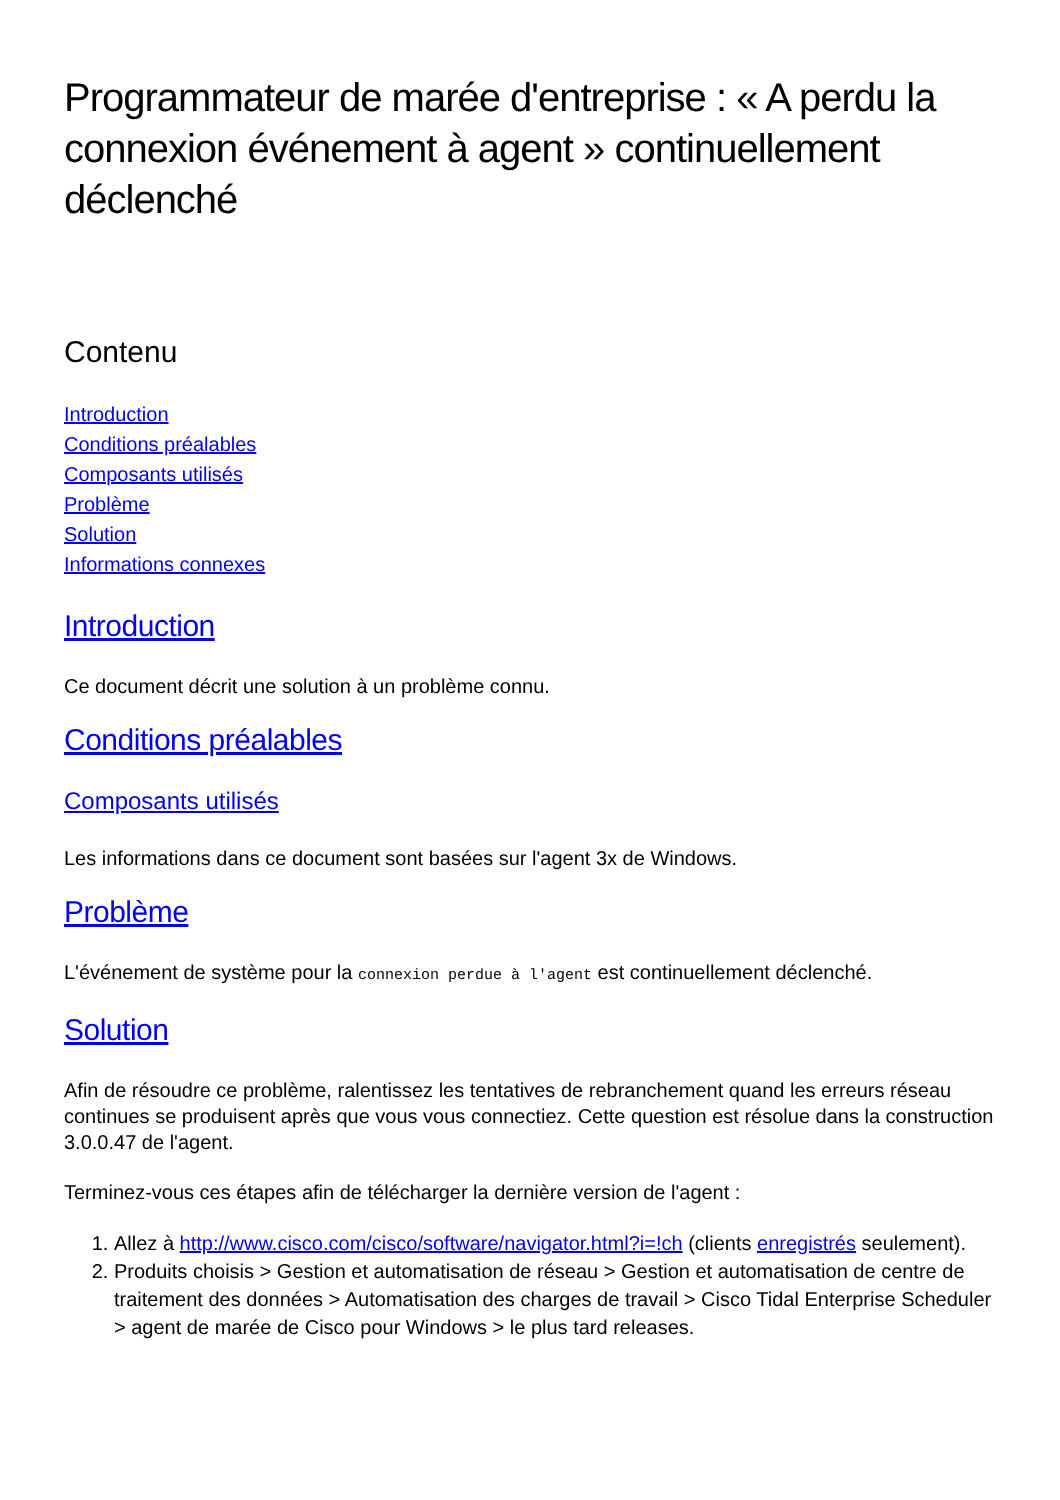Programmateur de marée d'entreprise : « A perdu la connexion événement à agent » continuellement déclenché
Contenu
Introduction
Conditions préalables
Composants utilisés
Problème
Solution
Informations connexes
Introduction
Ce document décrit une solution à un problème connu.
Conditions préalables
Composants utilisés
Les informations dans ce document sont basées sur l'agent 3x de Windows.
Problème
L'événement de système pour la connexion perdue à l'agent est continuellement déclenché.
Solution
Afin de résoudre ce problème, ralentissez les tentatives de rebranchement quand les erreurs réseau continues se produisent après que vous vous connectiez. Cette question est résolue dans la construction 3.0.0.47 de l'agent.
Terminez-vous ces étapes afin de télécharger la dernière version de l'agent :
1. Allez à http://www.cisco.com/cisco/software/navigator.html?i=!ch (clients enregistrés seulement).
2. Produits choisis > Gestion et automatisation de réseau > Gestion et automatisation de centre de traitement des données > Automatisation des charges de travail > Cisco Tidal Enterprise Scheduler > agent de marée de Cisco pour Windows > le plus tard releases.